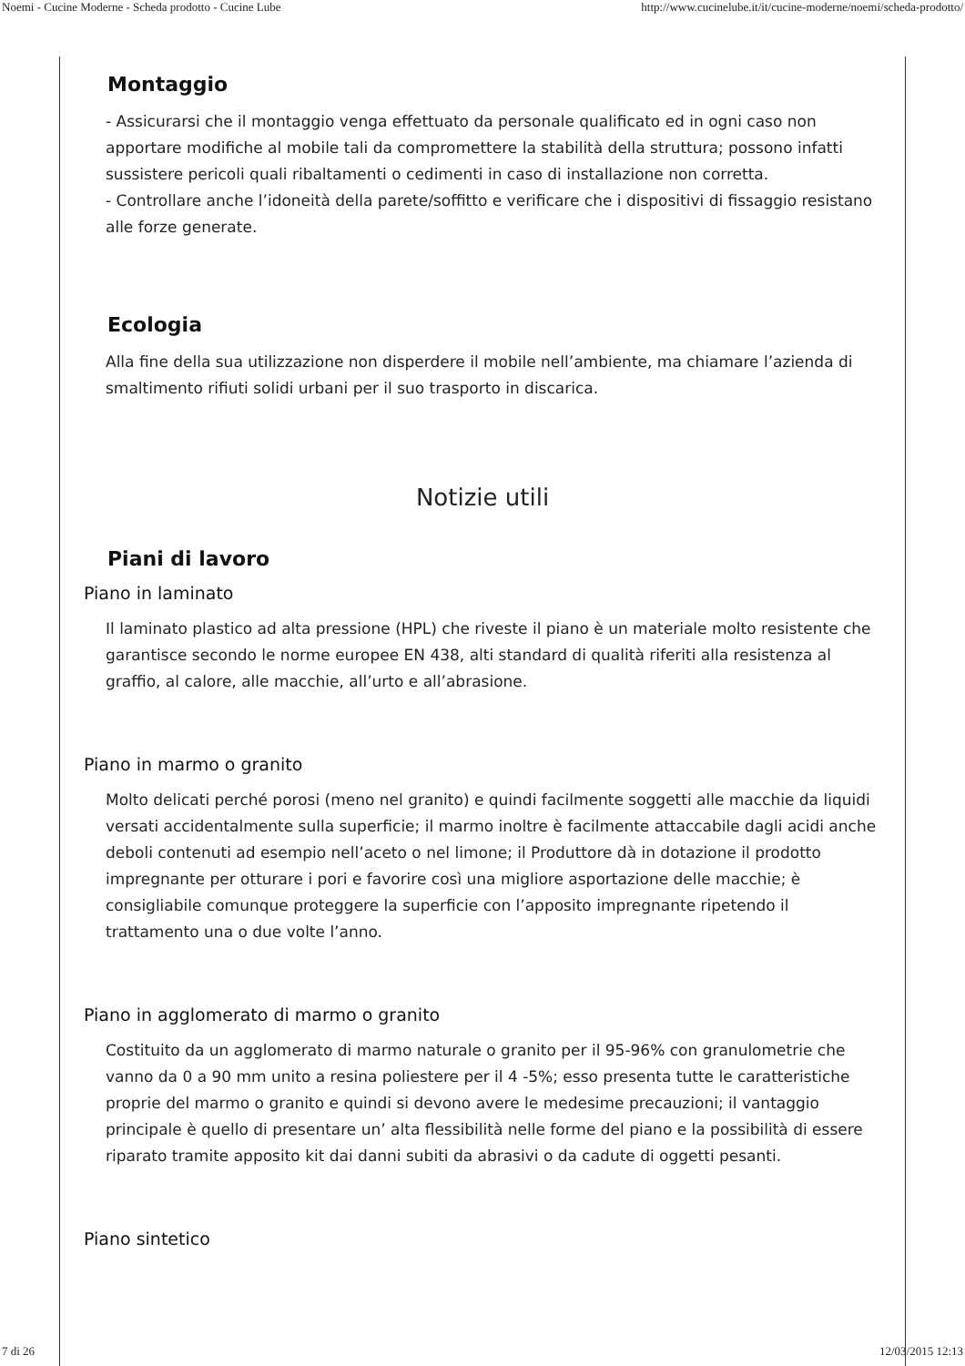Noemi - Cucine Moderne - Scheda prodotto - Cucine Lube http://www.cucinelube.it/it/cucine-moderne/noemi/scheda-prodotto/
Montaggio
- Assicurarsi che il montaggio venga effettuato da personale qualificato ed in ogni caso non apportare modifiche al mobile tali da compromettere la stabilità della struttura; possono infatti sussistere pericoli quali ribaltamenti o cedimenti in caso di installazione non corretta.
- Controllare anche l’idoneità della parete/soffitto e verificare che i dispositivi di fissaggio resistano alle forze generate.
Ecologia
Alla fine della sua utilizzazione non disperdere il mobile nell’ambiente, ma chiamare l’azienda di smaltimento rifiuti solidi urbani per il suo trasporto in discarica.
Notizie utili
Piani di lavoro
Piano in laminato
Il laminato plastico ad alta pressione (HPL) che riveste il piano è un materiale molto resistente che garantisce secondo le norme europee EN 438, alti standard di qualità riferiti alla resistenza al graffio, al calore, alle macchie, all’urto e all’abrasione.
Piano in marmo o granito
Molto delicati perché porosi (meno nel granito) e quindi facilmente soggetti alle macchie da liquidi versati accidentalmente sulla superficie; il marmo inoltre è facilmente attaccabile dagli acidi anche deboli contenuti ad esempio nell’aceto o nel limone; il Produttore dà in dotazione il prodotto impregnante per otturare i pori e favorire così una migliore asportazione delle macchie; è consigliabile comunque proteggere la superficie con l’apposito impregnante ripetendo il trattamento una o due volte l’anno.
Piano in agglomerato di marmo o granito
Costituito da un agglomerato di marmo naturale o granito per il 95-96% con granulometrie che vanno da 0 a 90 mm unito a resina poliestere per il 4 -5%; esso presenta tutte le caratteristiche proprie del marmo o granito e quindi si devono avere le medesime precauzioni; il vantaggio principale è quello di presentare un’ alta flessibilità nelle forme del piano e la possibilità di essere riparato tramite apposito kit dai danni subiti da abrasivi o da cadute di oggetti pesanti.
Piano sintetico
7 di 26 12/03/2015 12:13